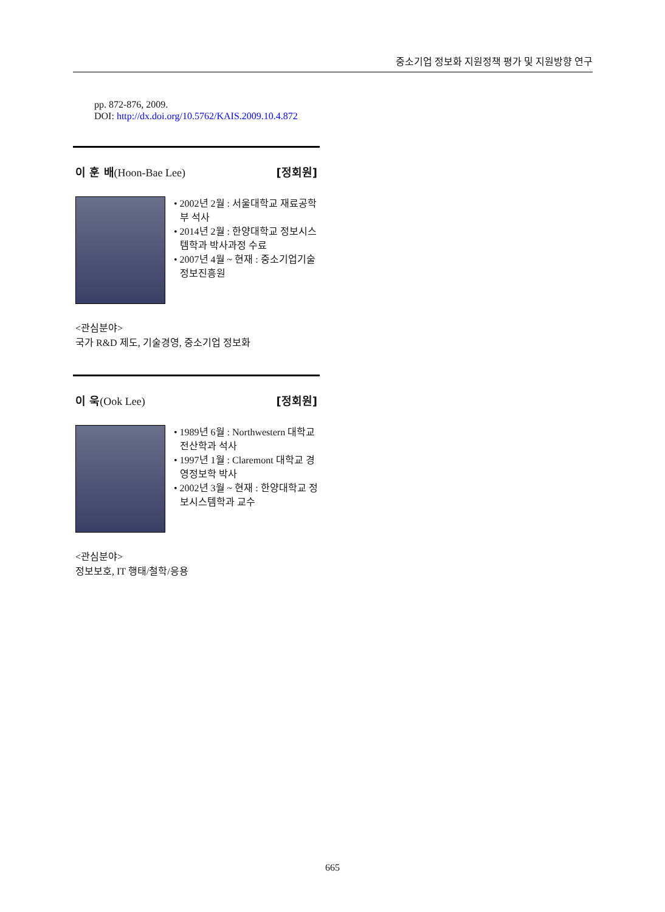중소기업 정보화 지원정책 평가 및 지원방향 연구
pp. 872-876, 2009.
DOI: http://dx.doi.org/10.5762/KAIS.2009.10.4.872
이 훈 배(Hoon-Bae Lee) [정회원]
• 2002년 2월 : 서울대학교 재료공학부 석사
• 2014년 2월 : 한양대학교 정보시스템학과 박사과정 수료
• 2007년 4월 ~ 현재 : 중소기업기술정보진흥원
<관심분야>
국가 R&D 제도, 기술경영, 중소기업 정보화
이 욱(Ook Lee) [정회원]
• 1989년 6월 : Northwestern 대학교 전산학과 석사
• 1997년 1월 : Claremont 대학교 경영정보학 박사
• 2002년 3월 ~ 현재 : 한양대학교 정보시스템학과 교수
<관심분야>
정보보호, IT 행태/철학/응용
665